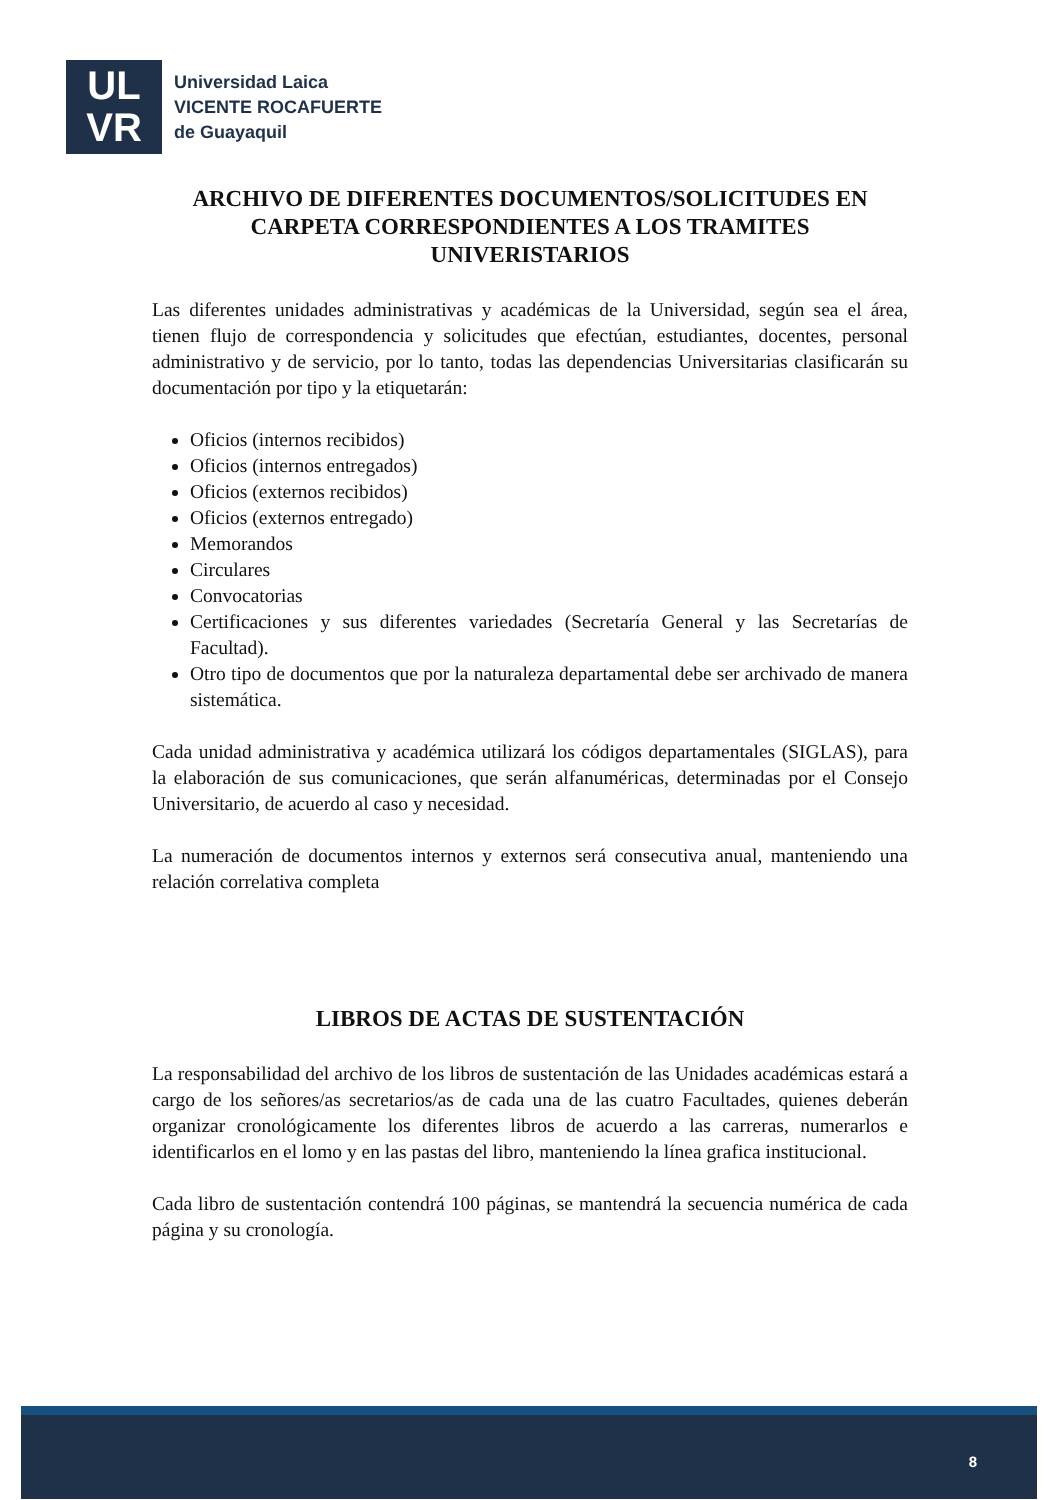UL
VR
Universidad Laica
VICENTE ROCAFUERTE
de Guayaquil
ARCHIVO DE DIFERENTES DOCUMENTOS/SOLICITUDES EN CARPETA CORRESPONDIENTES A LOS TRAMITES UNIVERISTARIOS
Las diferentes unidades administrativas y académicas de la Universidad, según sea el área, tienen flujo de correspondencia y solicitudes que efectúan, estudiantes, docentes, personal administrativo y de servicio, por lo tanto, todas las dependencias Universitarias clasificarán su documentación por tipo y la etiquetarán:
Oficios (internos recibidos)
Oficios (internos entregados)
Oficios (externos recibidos)
Oficios (externos entregado)
Memorandos
Circulares
Convocatorias
Certificaciones y sus diferentes variedades (Secretaría General y las Secretarías de Facultad).
Otro tipo de documentos que por la naturaleza departamental debe ser archivado de manera sistemática.
Cada unidad administrativa y académica utilizará los códigos departamentales (SIGLAS), para la elaboración de sus comunicaciones, que serán alfanuméricas, determinadas por el Consejo Universitario, de acuerdo al caso y necesidad.
La numeración de documentos internos y externos será consecutiva anual, manteniendo una relación correlativa completa
LIBROS DE ACTAS DE SUSTENTACIÓN
La responsabilidad del archivo de los libros de sustentación de las Unidades académicas estará a cargo de los señores/as secretarios/as de cada una de las cuatro Facultades, quienes deberán organizar cronológicamente los diferentes libros de acuerdo a las carreras, numerarlos e identificarlos en el lomo y en las pastas del libro, manteniendo la línea grafica institucional.
Cada libro de sustentación contendrá 100 páginas, se mantendrá la secuencia numérica de cada página y su cronología.
8